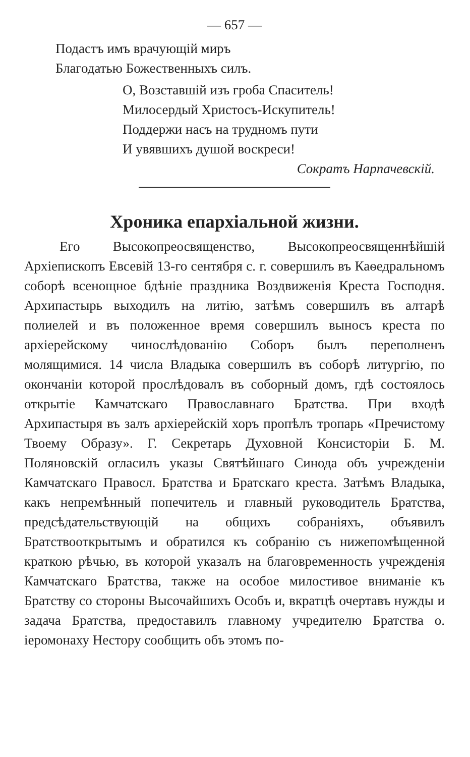— 657 —
Подастъ имъ врачующій миръ
Благодатью Божественныхъ силъ.
О, Возставшій изъ гроба Спаситель!
Милосердый Христосъ-Искупитель!
Поддержи насъ на трудномъ пути
И увявшихъ душой воскреси!
Сократъ Нарпачевскій.
Хроника епархіальной жизни.
Его Высокопреосвященство, Высокопреосвященнѣйшій Архіепископъ Евсевій 13-го сентября с. г. совершилъ въ Каѳедральномъ соборѣ всенощное бдѣніе праздника Воздвиженія Креста Господня. Архипастырь выходилъ на литію, затѣмъ совершилъ въ алтарѣ полиелей и въ положенное время совершилъ выносъ креста по архіерейскому чинослѣдованію Соборъ былъ переполненъ молящимися. 14 числа Владыка совершилъ въ соборѣ литургію, по окончаніи которой прослѣдовалъ въ соборный домъ, гдѣ состоялось открытіе Камчатскаго Православнаго Братства. При входѣ Архипастыря въ залъ архіерейскій хоръ пропѣлъ тропарь «Пречистому Твоему Образу». Г. Секретарь Духовной Консисторіи Б. М. Поляновскій огласилъ указы Святѣйшаго Синода объ учрежденіи Камчатскаго Правосл. Братства и Братскаго креста. Затѣмъ Владыка, какъ непремѣнный попечитель и главный руководитель Братства, предсѣдательствующій на общихъ собраніяхъ, объявилъ Братствооткрытымъ и обратился къ собранію съ нижепомѣщенной краткою рѣчью, въ которой указалъ на благовременность учрежденія Камчатскаго Братства, также на особое милостивое вниманіе къ Братству со стороны Высочайшихъ Особъ и, вкратцѣ очертавъ нужды и задача Братства, предоставилъ главному учредителю Братства о. іеромонаху Нестору сообщить объ этомъ по-